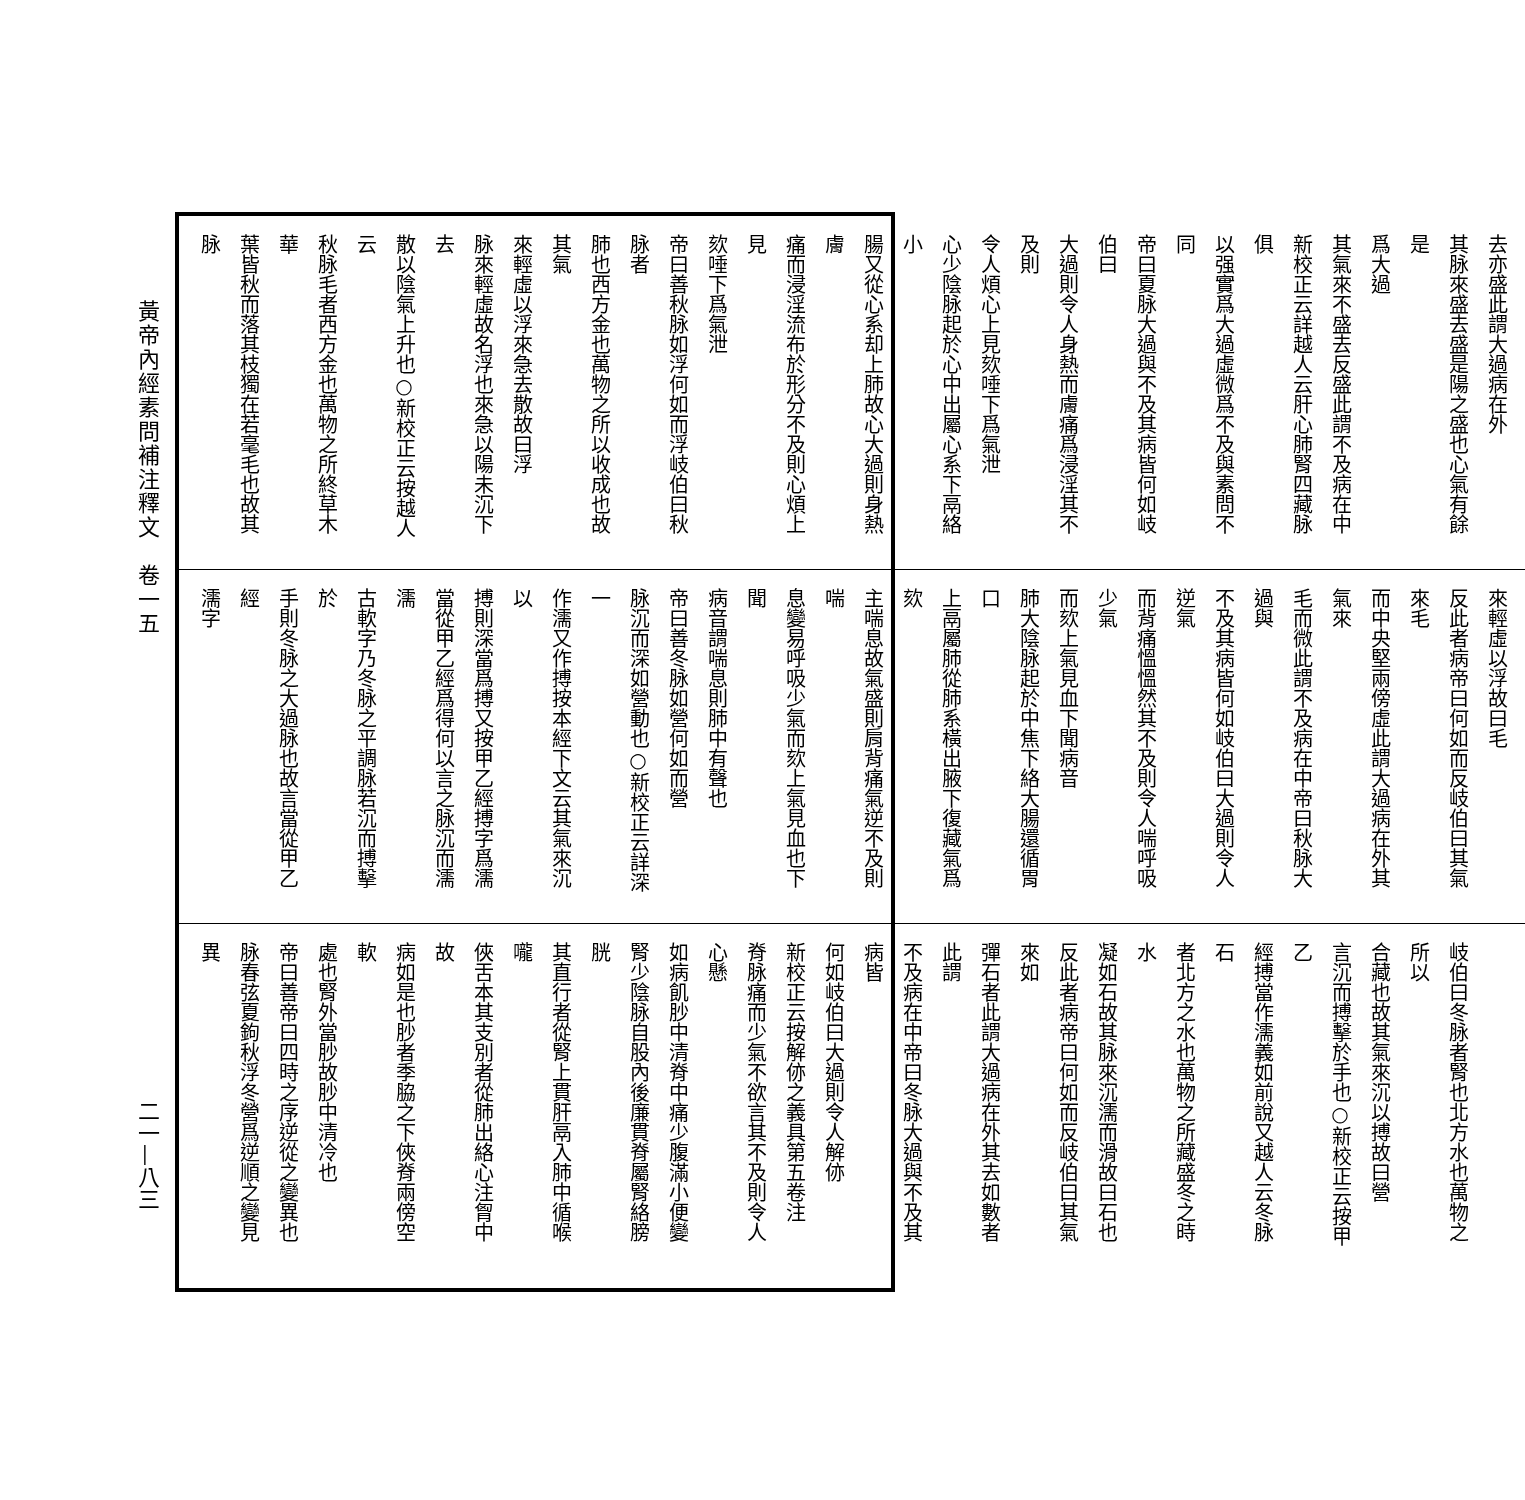黃帝內經素問補注釋文　卷一五
二一—八三
去亦盛此謂大過病在外
其脉來盛去盛是陽之盛也心氣有餘是
爲大過
其氣來不盛去反盛此謂不及病在中
新校正云詳越人云肝心肺腎四藏脉俱
以强實爲大過虛微爲不及與素問不同
帝曰夏脉大過與不及其病皆何如岐伯曰
大過則令人身熱而膚痛爲浸淫其不及則
令人煩心上見欬唾下爲氣泄
心少陰脉起於心中出屬心系下鬲絡小
腸又從心系却上肺故心大過則身熱膚
痛而浸淫流布於形分不及則心煩上見
欬唾下爲氣泄
帝曰善秋脉如浮何如而浮岐伯曰秋脉者
肺也西方金也萬物之所以收成也故其氣
來輕虛以浮來急去散故曰浮
脉來輕虛故名浮也來急以陽未沉下去
散以陰氣上升也○新校正云按越人云
秋脉毛者西方金也萬物之所終草木華
葉皆秋而落其枝獨在若毫毛也故其脉
來輕虛以浮故曰毛
反此者病帝曰何如而反岐伯曰其氣來毛
而中央堅兩傍虛此謂大過病在外其氣來
毛而微此謂不及病在中帝曰秋脉大過與
不及其病皆何如岐伯曰大過則令人逆氣
而背痛慍慍然其不及則令人喘呼吸少氣
而欬上氣見血下聞病音
肺大陰脉起於中焦下絡大腸還循胃口
上鬲屬肺從肺系橫出腋下復藏氣爲欬
主喘息故氣盛則肩背痛氣逆不及則喘
息變易呼吸少氣而欬上氣見血也下聞
病音謂喘息則肺中有聲也
帝曰善冬脉如營何如而營
脉沉而深如營動也○新校正云詳深一
作濡又作搏按本經下文云其氣來沉以
搏則深當爲搏又按甲乙經搏字爲濡
當從甲乙經爲得何以言之脉沉而濡濡
古軟字乃冬脉之平調脉若沉而搏擊於
手則冬脉之大過脉也故言當從甲乙經
濡字
岐伯曰冬脉者腎也北方水也萬物之所以
合藏也故其氣來沉以搏故曰營
言沉而搏擊於手也○新校正云按甲乙
經搏當作濡義如前說又越人云冬脉石
者北方之水也萬物之所藏盛冬之時水
凝如石故其脉來沉濡而滑故曰石也
反此者病帝曰何如而反岐伯曰其氣來如
彈石者此謂大過病在外其去如數者此謂
不及病在中帝曰冬脉大過與不及其病皆
何如岐伯曰大過則令人解㑊
新校正云按解㑊之義具第五卷注
脊脉痛而少氣不欲言其不及則令人心懸
如病飢䏚中清脊中痛少腹滿小便變
腎少陰脉自股內後廉貫脊屬腎絡膀胱
其直行者從腎上貫肝鬲入肺中循喉嚨
俠舌本其支別者從肺出絡心注胷中故
病如是也䏚者季脇之下俠脊兩傍空軟
處也腎外當䏚故䏚中清冷也
帝曰善帝曰四時之序逆從之變異也
脉春弦夏鉤秋浮冬營爲逆順之變見異